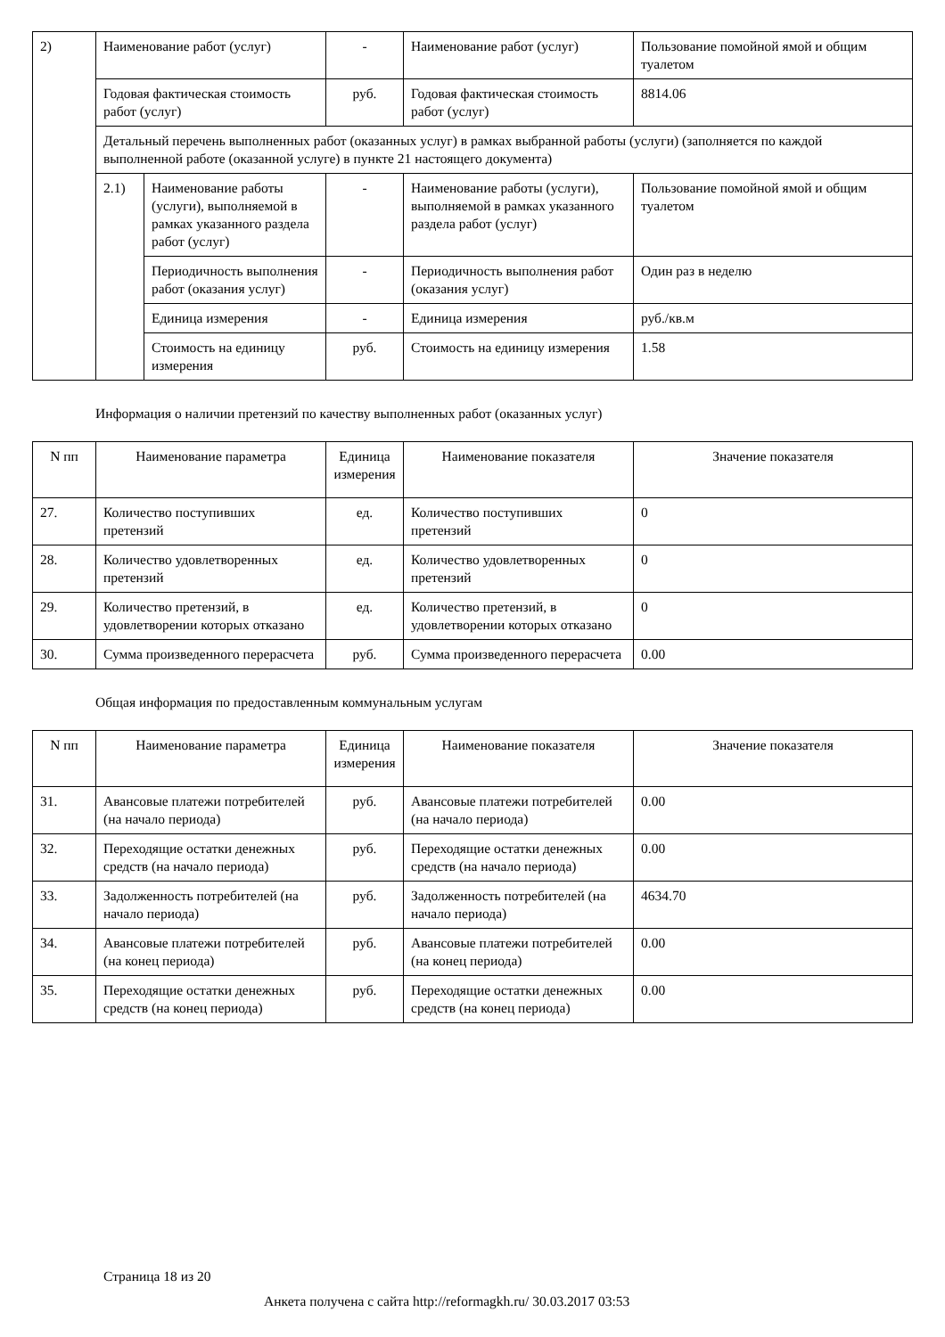| 2) | Наименование работ (услуг) | | - | Наименование работ (услуг) | Пользование помойной ямой и общим туалетом |
| | Годовая фактическая стоимость работ (услуг) | | руб. | Годовая фактическая стоимость работ (услуг) | 8814.06 |
| | Детальный перечень выполненных работ (оказанных услуг) в рамках выбранной работы (услуги) (заполняется по каждой выполненной работе (оказанной услуге) в пункте 21 настоящего документа) | | | | |
| | 2.1) | Наименование работы (услуги), выполняемой в рамках указанного раздела работ (услуг) | - | Наименование работы (услуги), выполняемой в рамках указанного раздела работ (услуг) | Пользование помойной ямой и общим туалетом |
| | | Периодичность выполнения работ (оказания услуг) | - | Периодичность выполнения работ (оказания услуг) | Один раз в неделю |
| | | Единица измерения | - | Единица измерения | руб./кв.м |
| | | Стоимость на единицу измерения | руб. | Стоимость на единицу измерения | 1.58 |
Информация о наличии претензий по качеству выполненных работ (оказанных услуг)
| N пп | Наименование параметра | Единица измерения | Наименование показателя | Значение показателя |
| --- | --- | --- | --- | --- |
| 27. | Количество поступивших претензий | ед. | Количество поступивших претензий | 0 |
| 28. | Количество удовлетворенных претензий | ед. | Количество удовлетворенных претензий | 0 |
| 29. | Количество претензий, в удовлетворении которых отказано | ед. | Количество претензий, в удовлетворении которых отказано | 0 |
| 30. | Сумма произведенного перерасчета | руб. | Сумма произведенного перерасчета | 0.00 |
Общая информация по предоставленным коммунальным услугам
| N пп | Наименование параметра | Единица измерения | Наименование показателя | Значение показателя |
| --- | --- | --- | --- | --- |
| 31. | Авансовые платежи потребителей (на начало периода) | руб. | Авансовые платежи потребителей (на начало периода) | 0.00 |
| 32. | Переходящие остатки денежных средств (на начало периода) | руб. | Переходящие остатки денежных средств (на начало периода) | 0.00 |
| 33. | Задолженность потребителей (на начало периода) | руб. | Задолженность потребителей (на начало периода) | 4634.70 |
| 34. | Авансовые платежи потребителей (на конец периода) | руб. | Авансовые платежи потребителей (на конец периода) | 0.00 |
| 35. | Переходящие остатки денежных средств (на конец периода) | руб. | Переходящие остатки денежных средств (на конец периода) | 0.00 |
Страница 18 из 20
Анкета получена с сайта http://reformagkh.ru/ 30.03.2017 03:53